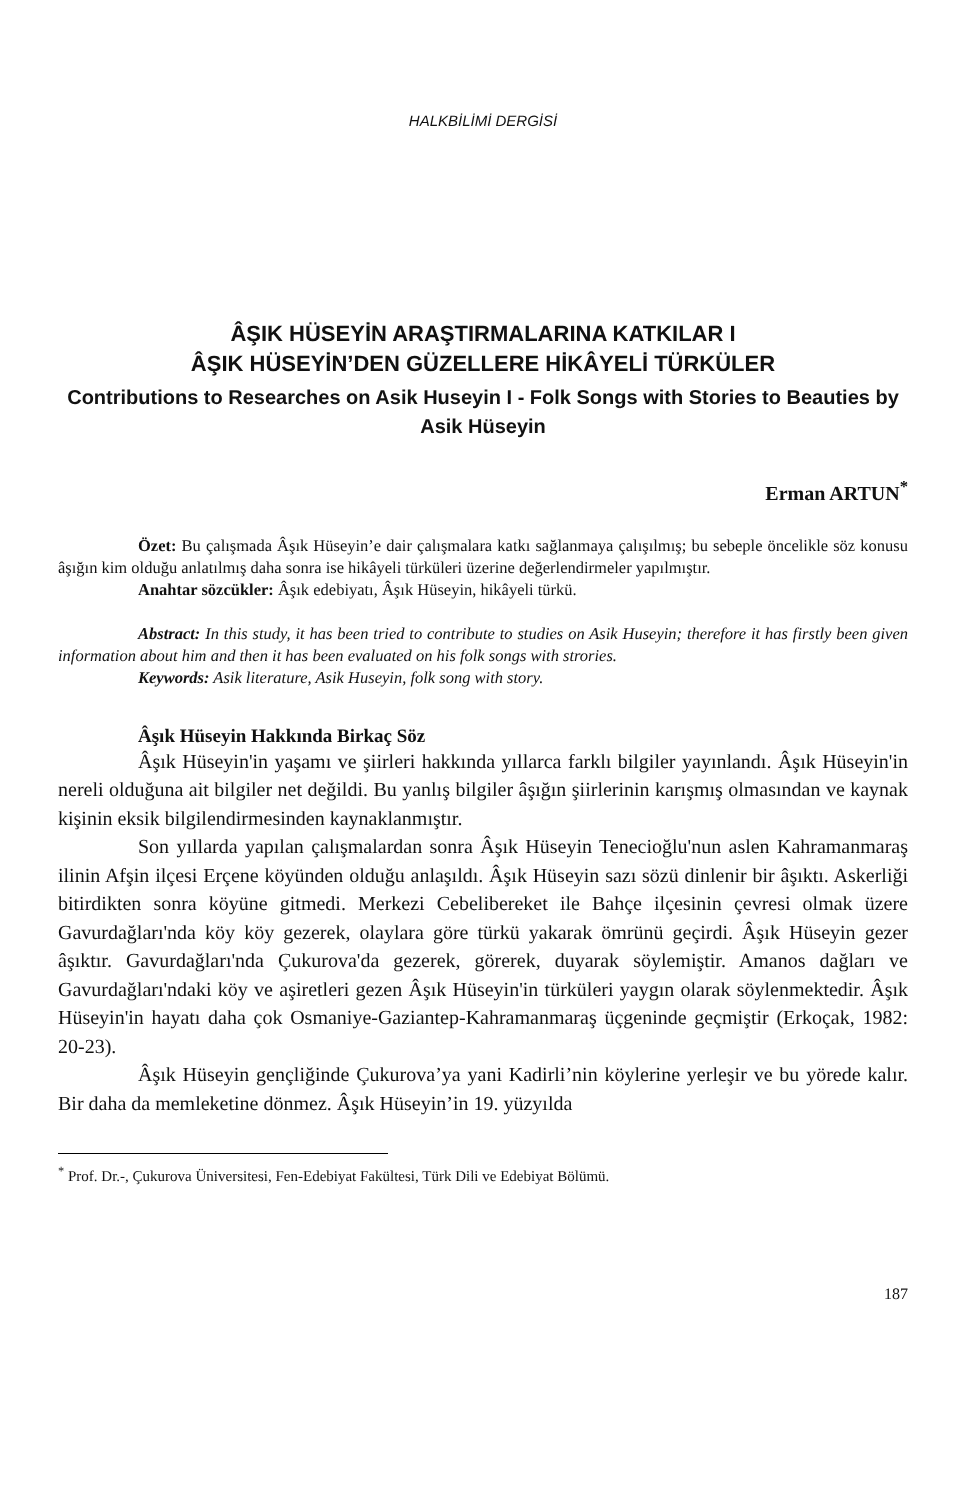HALKBİLİMİ DERGİSİ
ÂŞIK HÜSEYİN ARAŞTIRMALARINA KATKILAR I
ÂŞIK HÜSEYİN’DEN GÜZELLERE HİKÂYELİ TÜRKÜLER
Contributions to Researches on Asik Huseyin I - Folk Songs with Stories to Beauties by Asik Hüseyin
Erman ARTUN<sup>*</sup>
Özet: Bu çalışmada Âşık Hüseyin’e dair çalışmalara katkı sağlanmaya çalışılmış; bu sebeple öncelikle söz konusu âşığın kim olduğu anlatılmış daha sonra ise hikâyeli türküleri üzerine değerlendirmeler yapılmıştır.
Anahtar sözcükler: Âşık edebiyatı, Âşık Hüseyin, hikâyeli türkü.
Abstract: In this study, it has been tried to contribute to studies on Asik Huseyin; therefore it has firstly been given information about him and then it has been evaluated on his folk songs with strories.
Keywords: Asik literature, Asik Huseyin, folk song with story.
Âşık Hüseyin Hakkında Birkaç Söz
Âşık Hüseyin'in yaşamı ve şiirleri hakkında yıllarca farklı bilgiler yayınlandı. Âşık Hüseyin'in nereli olduğuna ait bilgiler net değildi. Bu yanlış bilgiler âşığın şiirlerinin karışmış olmasından ve kaynak kişinin eksik bilgilendirmesinden kaynaklanmıştır.
Son yıllarda yapılan çalışmalardan sonra Âşık Hüseyin Tenecioğlu'nun aslen Kahramanmaraş ilinin Afşin ilçesi Erçene köyünden olduğu anlaşıldı. Âşık Hüseyin sazı sözü dinlenir bir âşıktı. Askerliği bitirdikten sonra köyüne gitmedi. Merkezi Cebelibereket ile Bahçe ilçesinin çevresi olmak üzere Gavurdağları'nda köy köy gezerek, olaylara göre türkü yakarak ömrünü geçirdi. Âşık Hüseyin gezer âşıktır. Gavurdağları'nda Çukurova'da gezerek, görerek, duyarak söylemiştir. Amanos dağları ve Gavurdağları'ndaki köy ve aşiretleri gezen Âşık Hüseyin'in türküleri yaygın olarak söylenmektedir. Âşık Hüseyin'in hayatı daha çok Osmaniye-Gaziantep-Kahramanmaraş üçgeninde geçmiştir (Erkoçak, 1982: 20-23).
Âşık Hüseyin gençliğinde Çukurova’ya yani Kadirli’nin köylerine yerleşir ve bu yörede kalır. Bir daha da memleketine dönmez. Âşık Hüseyin’in 19. yüzyılda
<sup>*</sup> Prof. Dr.-, Çukurova Üniversitesi, Fen-Edebiyat Fakültesi, Türk Dili ve Edebiyat Bölümü.
187